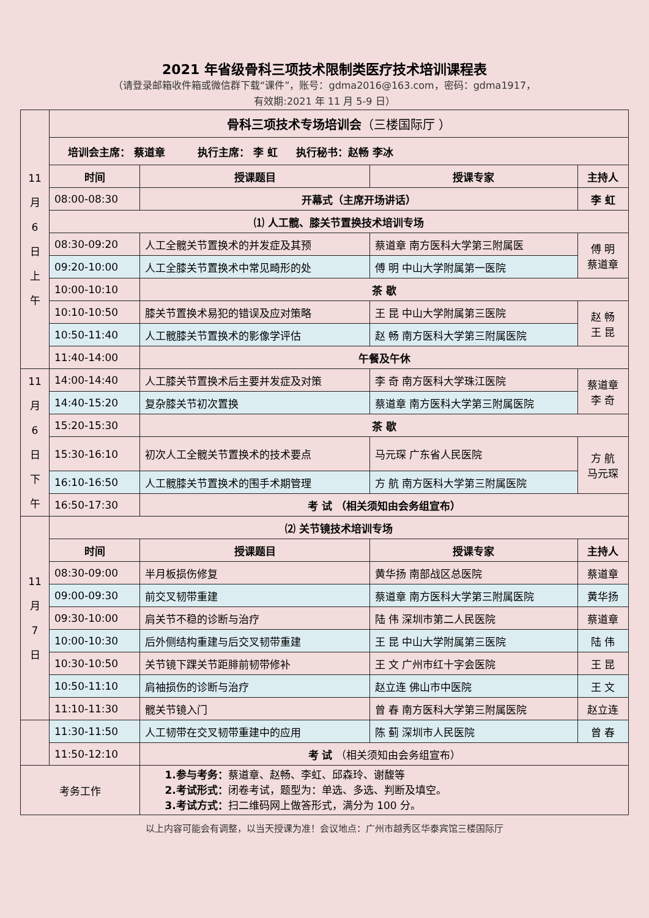2021 年省级骨科三项技术限制类医疗技术培训课程表
（请登录邮箱收件箱或微信群下载“课件”，账号：gdma2016@163.com，密码：gdma1917，
有效期:2021 年 11 月 5-9 日）
| 11 月 6 日 上 午 | 骨科三项技术专场培训会 （三楼国际厅 ） | | | |
| | 培训会主席： 蔡道章 执行主席： 李 虹 执行秘书：赵畅 李冰 | | | |
| | 时间 | 授课题目 | 授课专家 | 主持人 |
| | 08:00-08:30 | 开幕式（主席开场讲话） | | 李 虹 |
| | ⑴ 人工髋、膝关节置换技术培训专场 | | | |
| | 08:30-09:20 | 人工全髋关节置换术的并发症及其预 | 蔡道章 南方医科大学第三附属医 | 傅 明 蔡道章 |
| | 09:20-10:00 | 人工全膝关节置换术中常见畸形的处 | 傅 明 中山大学附属第一医院 | |
| | 10:00-10:10 | 茶 歇 | | |
| | 10:10-10:50 | 膝关节置换术易犯的错误及应对策略 | 王 昆 中山大学附属第三医院 | 赵 畅 王 昆 |
| | 10:50-11:40 | 人工髋膝关节置换术的影像学评估 | 赵 畅 南方医科大学第三附属医院 | |
| | 11:40-14:00 | 午餐及午休 | | |
| 11 月 6 日 下 午 | 14:00-14:40 | 人工膝关节置换术后主要并发症及对策 | 李 奇 南方医科大学珠江医院 | 蔡道章 李 奇 |
| | 14:40-15:20 | 复杂膝关节初次置换 | 蔡道章 南方医科大学第三附属医院 | |
| | 15:20-15:30 | 茶 歇 | | |
| | 15:30-16:10 | 初次人工全髋关节置换术的技术要点 | 马元琛 广东省人民医院 | 方 航 马元琛 |
| | 16:10-16:50 | 人工髋膝关节置换术的围手术期管理 | 方 航 南方医科大学第三附属医院 | |
| | 16:50-17:30 | 考 试 （相关须知由会务组宣布） | | |
| 11 月 7 日 | ⑵ 关节镜技术培训专场 | | | |
| | 时间 | 授课题目 | 授课专家 | 主持人 |
| | 08:30-09:00 | 半月板损伤修复 | 黄华扬 南部战区总医院 | 蔡道章 |
| | 09:00-09:30 | 前交叉韧带重建 | 蔡道章 南方医科大学第三附属医院 | 黄华扬 |
| | 09:30-10:00 | 肩关节不稳的诊断与治疗 | 陆 伟 深圳市第二人民医院 | 蔡道章 |
| | 10:00-10:30 | 后外侧结构重建与后交叉韧带重建 | 王 昆 中山大学附属第三医院 | 陆 伟 |
| | 10:30-10:50 | 关节镜下踝关节距腓前韧带修补 | 王 文 广州市红十字会医院 | 王 昆 |
| | 10:50-11:10 | 肩袖损伤的诊断与治疗 | 赵立连 佛山市中医院 | 王 文 |
| | 11:10-11:30 | 髋关节镜入门 | 曾 春 南方医科大学第三附属医院 | 赵立连 |
| | 11:30-11:50 | 人工韧带在交叉韧带重建中的应用 | 陈 蓟 深圳市人民医院 | 曾 春 |
| | 11:50-12:10 | 考 试 （相关须知由会务组宣布） | | |
| 考务工作 | | 1.参与考务： 蔡道章、赵畅、李虹、邱森玲、谢馥等 2.考试形式： 闭卷考试，题型为：单选、多选、判断及填空。 3.考试方式： 扫二维码网上做答形式，满分为 100 分。 | | |
以上内容可能会有调整，以当天授课为准！会议地点：广州市越秀区华泰宾馆三楼国际厅